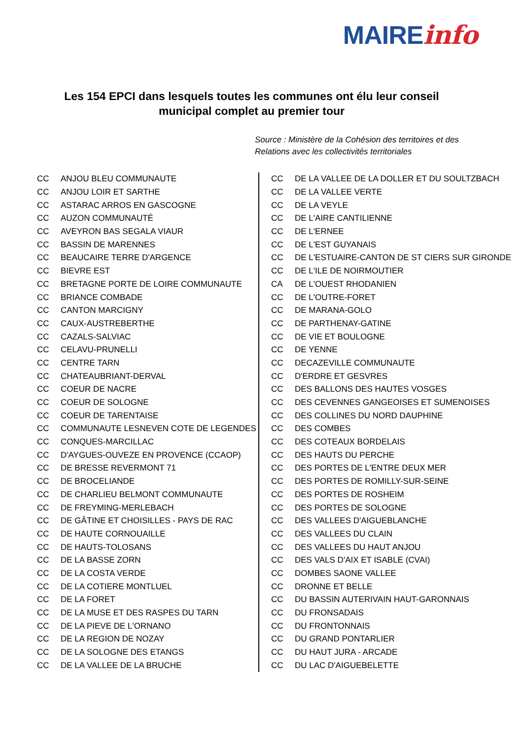MAIREinfo
Les 154 EPCI dans lesquels toutes les communes ont élu leur conseil municipal complet au premier tour
Source : Ministère de la Cohésion des territoires et des Relations avec les collectivités territoriales
| CC | ANJOU BLEU COMMUNAUTE |
| CC | ANJOU LOIR ET SARTHE |
| CC | ASTARAC ARROS EN GASCOGNE |
| CC | AUZON COMMUNAUTÉ |
| CC | AVEYRON BAS SEGALA VIAUR |
| CC | BASSIN DE MARENNES |
| CC | BEAUCAIRE TERRE D'ARGENCE |
| CC | BIEVRE EST |
| CC | BRETAGNE PORTE DE LOIRE COMMUNAUTE |
| CC | BRIANCE COMBADE |
| CC | CANTON MARCIGNY |
| CC | CAUX-AUSTREBERTHE |
| CC | CAZALS-SALVIAC |
| CC | CELAVU-PRUNELLI |
| CC | CENTRE TARN |
| CC | CHATEAUBRIANT-DERVAL |
| CC | COEUR DE NACRE |
| CC | COEUR DE SOLOGNE |
| CC | COEUR DE TARENTAISE |
| CC | COMMUNAUTE LESNEVEN COTE DE LEGENDES |
| CC | CONQUES-MARCILLAC |
| CC | D'AYGUES-OUVEZE EN PROVENCE (CCAOP) |
| CC | DE BRESSE REVERMONT 71 |
| CC | DE BROCELIANDE |
| CC | DE CHARLIEU BELMONT COMMUNAUTE |
| CC | DE FREYMING-MERLEBACH |
| CC | DE GÂTINE ET CHOISILLES - PAYS DE RAC |
| CC | DE HAUTE CORNOUAILLE |
| CC | DE HAUTS-TOLOSANS |
| CC | DE LA BASSE ZORN |
| CC | DE LA COSTA VERDE |
| CC | DE LA COTIERE MONTLUEL |
| CC | DE LA FORET |
| CC | DE LA MUSE ET DES RASPES DU TARN |
| CC | DE LA PIEVE DE L'ORNANO |
| CC | DE LA REGION DE NOZAY |
| CC | DE LA SOLOGNE DES ETANGS |
| CC | DE LA VALLEE DE LA BRUCHE |
| CC | DE LA VALLEE DE LA DOLLER ET DU SOULTZBACH |
| CC | DE LA VALLEE VERTE |
| CC | DE LA VEYLE |
| CC | DE L'AIRE CANTILIENNE |
| CC | DE L'ERNEE |
| CC | DE L'EST GUYANAIS |
| CC | DE L'ESTUAIRE-CANTON DE ST CIERS SUR GIRONDE |
| CC | DE L'ILE DE NOIRMOUTIER |
| CA | DE L'OUEST RHODANIEN |
| CC | DE L'OUTRE-FORET |
| CC | DE MARANA-GOLO |
| CC | DE PARTHENAY-GATINE |
| CC | DE VIE ET BOULOGNE |
| CC | DE YENNE |
| CC | DECAZEVILLE COMMUNAUTE |
| CC | D'ERDRE ET GESVRES |
| CC | DES BALLONS DES HAUTES VOSGES |
| CC | DES CEVENNES GANGEOISES ET SUMENOISES |
| CC | DES COLLINES DU NORD DAUPHINE |
| CC | DES COMBES |
| CC | DES COTEAUX BORDELAIS |
| CC | DES HAUTS DU PERCHE |
| CC | DES PORTES DE L'ENTRE DEUX MER |
| CC | DES PORTES DE ROMILLY-SUR-SEINE |
| CC | DES PORTES DE ROSHEIM |
| CC | DES PORTES DE SOLOGNE |
| CC | DES VALLEES D'AIGUEBLANCHE |
| CC | DES VALLEES DU CLAIN |
| CC | DES VALLEES DU HAUT ANJOU |
| CC | DES VALS D'AIX ET ISABLE (CVAI) |
| CC | DOMBES SAONE VALLEE |
| CC | DRONNE ET BELLE |
| CC | DU BASSIN AUTERIVAIN HAUT-GARONNAIS |
| CC | DU FRONSADAIS |
| CC | DU FRONTONNAIS |
| CC | DU GRAND PONTARLIER |
| CC | DU HAUT JURA - ARCADE |
| CC | DU LAC D'AIGUEBELETTE |